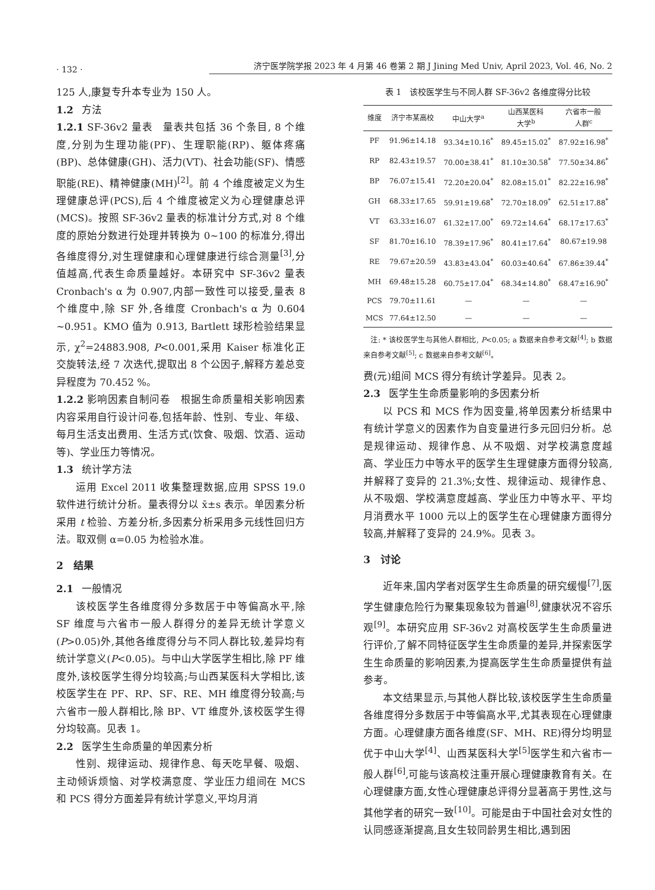· 132 · 济宁医学院学报 2023 年 4 月第 46 卷第 2 期 J Jining Med Univ, April 2023, Vol. 46, No. 2
125 人,康复专升本专业为 150 人。
1.2 方法
1.2.1 SF-36v2 量表　量表共包括 36 个条目, 8 个维度,分别为生理功能(PF)、生理职能(RP)、躯体疼痛(BP)、总体健康(GH)、活力(VT)、社会功能(SF)、情感职能(RE)、精神健康(MH)<sup>[2]</sup>。前 4 个维度被定义为生理健康总评(PCS),后 4 个维度被定义为心理健康总评(MCS)。按照 SF-36v2 量表的标准计分方式,对 8 个维度的原始分数进行处理并转换为 0~100 的标准分,得出各维度得分,对生理健康和心理健康进行综合测量<sup>[3]</sup>,分值越高,代表生命质量越好。本研究中 SF-36v2 量表 Cronbach's α 为 0.907,内部一致性可以接受,量表 8 个维度中,除 SF 外,各维度 Cronbach's α 为 0.604 ~0.951。KMO 值为 0.913, Bartlett 球形检验结果显示, χ<sup>2</sup>=24883.908, P<0.001,采用 Kaiser 标准化正交旋转法,经 7 次迭代,提取出 8 个公因子,解释方差总变异程度为 70.452 %。
1.2.2 影响因素自制问卷　根据生命质量相关影响因素内容采用自行设计问卷,包括年龄、性别、专业、年级、每月生活支出费用、生活方式(饮食、吸烟、饮酒、运动等)、学业压力等情况。
1.3 统计学方法
运用 Excel 2011 收集整理数据,应用 SPSS 19.0 软件进行统计分析。量表得分以 x̄±s 表示。单因素分析采用 t 检验、方差分析,多因素分析采用多元线性回归方法。取双侧 α=0.05 为检验水准。
2　结果
2.1 一般情况
该校医学生各维度得分多数居于中等偏高水平,除 SF 维度与六省市一般人群得分的差异无统计学意义(P>0.05)外,其他各维度得分与不同人群比较,差异均有统计学意义(P<0.05)。与中山大学医学生相比,除 PF 维度外,该校医学生得分均较高;与山西某医科大学相比,该校医学生在 PF、RP、SF、RE、MH 维度得分较高;与六省市一般人群相比,除 BP、VT 维度外,该校医学生得分均较高。见表 1。
2.2 医学生生命质量的单因素分析
性别、规律运动、规律作息、每天吃早餐、吸烟、主动倾诉烦恼、对学校满意度、学业压力组间在 MCS 和 PCS 得分方面差异有统计学意义,平均月消
表 1　该校医学生与不同人群 SF-36v2 各维度得分比较
| 维度 | 济宁市某高校 | 中山大学<sup>a</sup> | 山西某医科 大学<sup>b</sup> | 六省市一般 人群<sup>c</sup> |
| --- | --- | --- | --- | --- |
| PF | 91.96±14.18 | 93.34±10.16<sup>*</sup> | 89.45±15.02<sup>*</sup> | 87.92±16.98<sup>*</sup> |
| RP | 82.43±19.57 | 70.00±38.41<sup>*</sup> | 81.10±30.58<sup>*</sup> | 77.50±34.86<sup>*</sup> |
| BP | 76.07±15.41 | 72.20±20.04<sup>*</sup> | 82.08±15.01<sup>*</sup> | 82.22±16.98<sup>*</sup> |
| GH | 68.33±17.65 | 59.91±19.68<sup>*</sup> | 72.70±18.09<sup>*</sup> | 62.51±17.88<sup>*</sup> |
| VT | 63.33±16.07 | 61.32±17.00<sup>*</sup> | 69.72±14.64<sup>*</sup> | 68.17±17.63<sup>*</sup> |
| SF | 81.70±16.10 | 78.39±17.96<sup>*</sup> | 80.41±17.64<sup>*</sup> | 80.67±19.98 |
| RE | 79.67±20.59 | 43.83±43.04<sup>*</sup> | 60.03±40.64<sup>*</sup> | 67.86±39.44<sup>*</sup> |
| MH | 69.48±15.28 | 60.75±17.04<sup>*</sup> | 68.34±14.80<sup>*</sup> | 68.47±16.90<sup>*</sup> |
| PCS | 79.70±11.61 | — | — | — |
| MCS | 77.64±12.50 | — | — | — |
　注: * 该校医学生与其他人群相比, P<0.05; a 数据来自参考文献<sup>[4]</sup>; b 数据来自参考文献<sup>[5]</sup>; c 数据来自参考文献<sup>[6]</sup>。
费(元)组间 MCS 得分有统计学差异。见表 2。
2.3 医学生生命质量影响的多因素分析
以 PCS 和 MCS 作为因变量,将单因素分析结果中有统计学意义的因素作为自变量进行多元回归分析。总是规律运动、规律作息、从不吸烟、对学校满意度越高、学业压力中等水平的医学生生理健康方面得分较高,并解释了变异的 21.3%;女性、规律运动、规律作息、从不吸烟、学校满意度越高、学业压力中等水平、平均月消费水平 1000 元以上的医学生在心理健康方面得分较高,并解释了变异的 24.9%。见表 3。
3　讨论
近年来,国内学者对医学生生命质量的研究缓慢<sup>[7]</sup>,医学生健康危险行为聚集现象较为普遍<sup>[8]</sup>,健康状况不容乐观<sup>[9]</sup>。本研究应用 SF-36v2 对高校医学生生命质量进行评价,了解不同特征医学生生命质量的差异,并探索医学生生命质量的影响因素,为提高医学生生命质量提供有益参考。
本文结果显示,与其他人群比较,该校医学生生命质量各维度得分多数居于中等偏高水平,尤其表现在心理健康方面。心理健康方面各维度(SF、MH、RE)得分均明显优于中山大学<sup>[4]</sup>、山西某医科大学<sup>[5]</sup>医学生和六省市一般人群<sup>[6]</sup>,可能与该高校注重开展心理健康教育有关。在心理健康方面,女性心理健康总评得分显著高于男性,这与其他学者的研究一致<sup>[10]</sup>。可能是由于中国社会对女性的认同感逐渐提高,且女生较同龄男生相比,遇到困